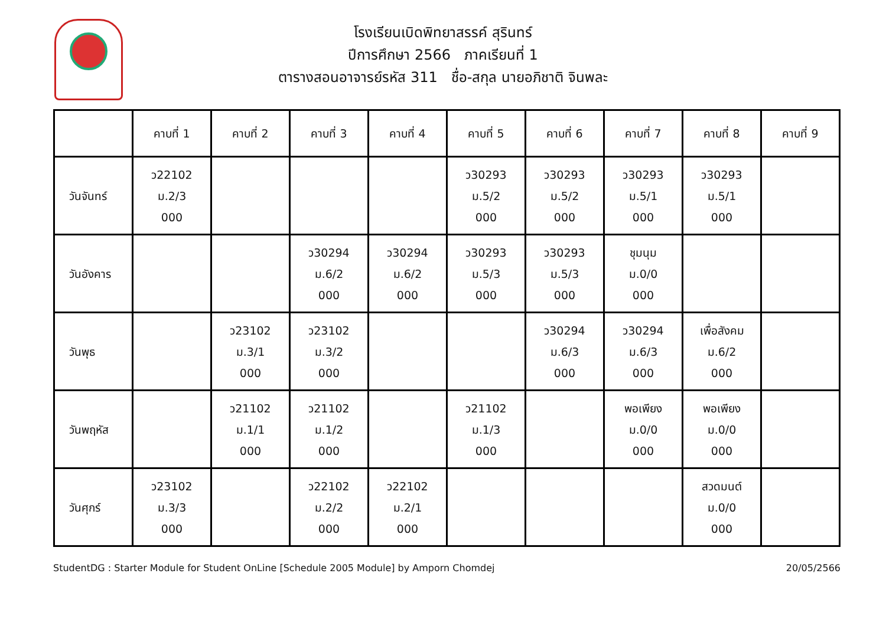โรงเรียนเบิดพิทยาสรรค์ สุรินทร์
ปีการศึกษา 2566 ภาคเรียนที่ 1
ตารางสอนอาจารย์รหัส 311 ชื่อ-สกุล นายอภิชาติ จินพละ
| | คาบที่ 1 | คาบที่ 2 | คาบที่ 3 | คาบที่ 4 | คาบที่ 5 | คาบที่ 6 | คาบที่ 7 | คาบที่ 8 | คาบที่ 9 |
| --- | --- | --- | --- | --- | --- | --- | --- | --- | --- |
| วันจันทร์ | ว22102 ม.2/3 000 | | | | ว30293 ม.5/2 000 | ว30293 ม.5/2 000 | ว30293 ม.5/1 000 | ว30293 ม.5/1 000 | |
| วันอังคาร | | | ว30294 ม.6/2 000 | ว30294 ม.6/2 000 | ว30293 ม.5/3 000 | ว30293 ม.5/3 000 | ชุมนุม ม.0/0 000 | | |
| วันพุธ | | ว23102 ม.3/1 000 | ว23102 ม.3/2 000 | | | ว30294 ม.6/3 000 | ว30294 ม.6/3 000 | เพื่อสังคม ม.6/2 000 | |
| วันพฤหัส | | ว21102 ม.1/1 000 | ว21102 ม.1/2 000 | | ว21102 ม.1/3 000 | | พอเพียง ม.0/0 000 | พอเพียง ม.0/0 000 | |
| วันศุกร์ | ว23102 ม.3/3 000 | | ว22102 ม.2/2 000 | ว22102 ม.2/1 000 | | | | สวดมนต์ ม.0/0 000 | |
StudentDG : Starter Module for Student OnLine [Schedule 2005 Module] by Amporn Chomdej 20/05/2566